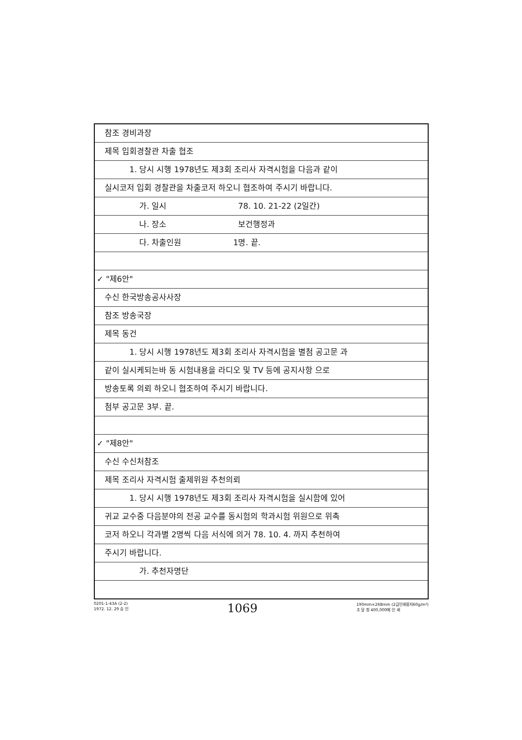참조 경비과장
제목 입회경찰관 차출 협조
1. 당시 시행 1978년도 제3회 조리사 자격시험을 다음과 같이
실시코저 입회 경찰관을 차출코저 하오니 협조하여 주시기 바랍니다.
가. 일시 78. 10. 21-22 (2일간)
나. 장소 보건행정과
다. 차출인원 1명. 끝.
✓ "제6안"
수신 한국방송공사사장
참조 방송국장
제목 동건
1. 당시 시행 1978년도 제3회 조리사 자격시험을 별첨 공고문 과
같이 실시케되는바 동 시험내용을 라디오 및 TV 등에 공지사항 으로
방송토록 의뢰 하오니 협조하여 주시기 바랍니다.
첨부 공고문 3부. 끝.
✓ "제8안"
수신 수신처참조
제목 조리사 자격시험 출제위원 추천의뢰
1. 당시 시행 1978년도 제3회 조리사 자격시험을 실시함에 있어
귀교 교수중 다음분야의 전공 교수를 동시험의 학과시험 위원으로 위촉
코저 하오니 각과별 2명씩 다음 서식에 의거 78. 10. 4. 까지 추천하여
주시기 바랍니다.
가. 추천자명단
0201-1-43A (2-2)
1972. 12. 29 승 인
1069
190mm×268mm (2급인쇄용지60g/m²)
조 달 청 400,000매 인 쇄